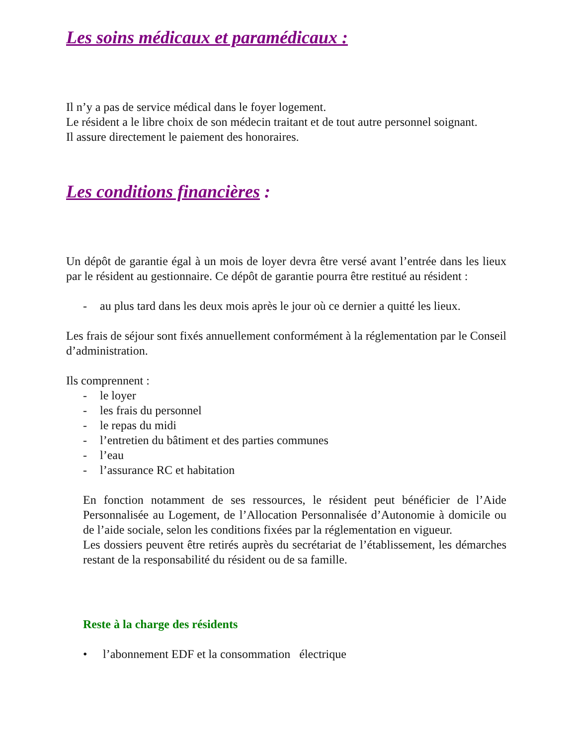Les soins médicaux et paramédicaux :
Il n’y a pas de service médical dans le foyer logement.
Le résident a le libre choix de son médecin traitant et de tout autre personnel soignant.
Il assure directement le paiement des honoraires.
Les conditions financières :
Un dépôt de garantie égal à un mois de loyer devra être versé avant l’entrée dans les lieux par le résident au gestionnaire. Ce dépôt de garantie pourra être restitué au résident :
- au plus tard dans les deux mois après le jour où ce dernier a quitté les lieux.
Les frais de séjour sont fixés annuellement conformément à la réglementation par le Conseil d’administration.
Ils comprennent :
- le loyer
- les frais du personnel
- le repas du midi
- l’entretien du bâtiment et des parties communes
- l’eau
- l’assurance RC et habitation
En fonction notamment de ses ressources, le résident peut bénéficier de l’Aide Personnalisée au Logement, de l’Allocation Personnalisée d’Autonomie à domicile ou de l’aide sociale, selon les conditions fixées par la réglementation en vigueur.
Les dossiers peuvent être retirés auprès du secrétariat de l’établissement, les démarches restant de la responsabilité du résident ou de sa famille.
Reste à la charge des résidents
• l’abonnement EDF et la consommation électrique